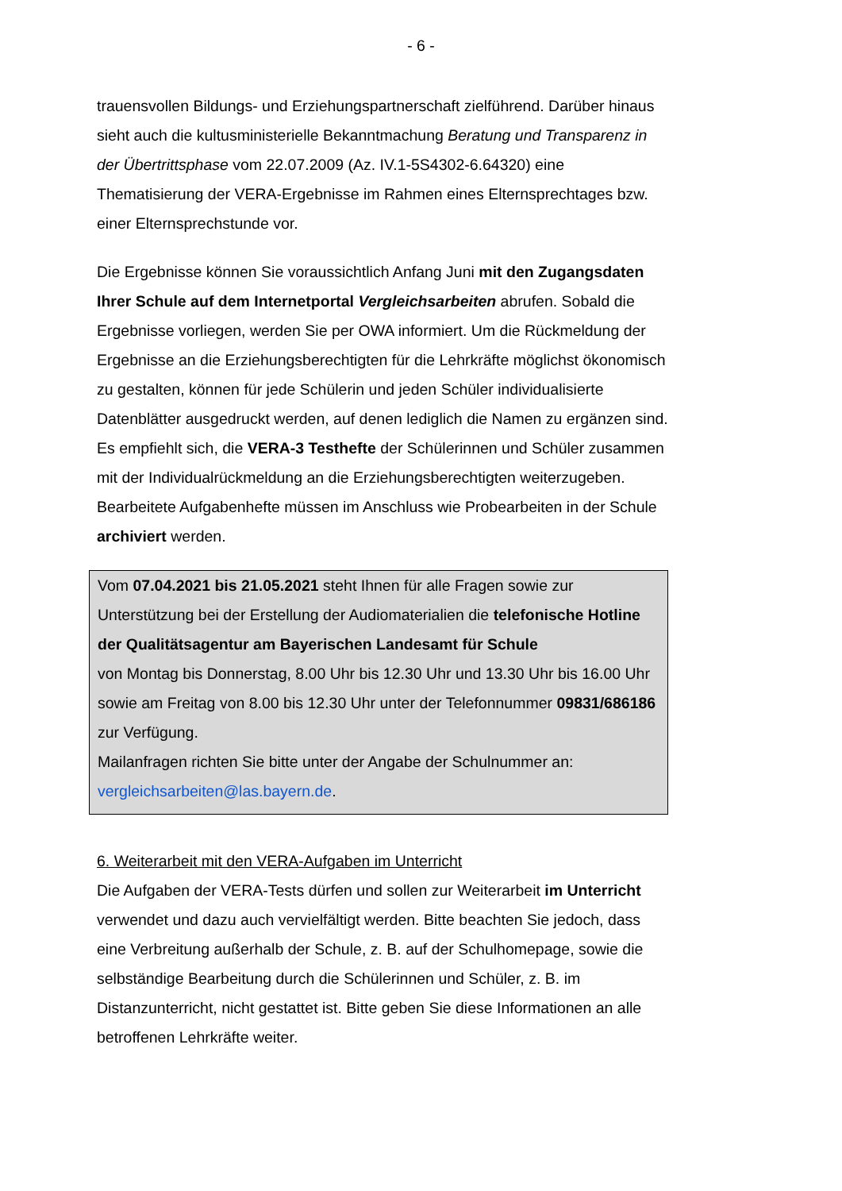- 6 -
trauensvollen Bildungs- und Erziehungspartnerschaft zielführend. Darüber hinaus sieht auch die kultusministerielle Bekanntmachung Beratung und Transparenz in der Übertrittsphase vom 22.07.2009 (Az. IV.1-5S4302-6.64320) eine Thematisierung der VERA-Ergebnisse im Rahmen eines Elternsprechtages bzw. einer Elternsprechstunde vor.
Die Ergebnisse können Sie voraussichtlich Anfang Juni mit den Zugangsdaten Ihrer Schule auf dem Internetportal Vergleichsarbeiten abrufen. Sobald die Ergebnisse vorliegen, werden Sie per OWA informiert. Um die Rückmeldung der Ergebnisse an die Erziehungsberechtigten für die Lehrkräfte möglichst ökonomisch zu gestalten, können für jede Schülerin und jeden Schüler individualisierte Datenblätter ausgedruckt werden, auf denen lediglich die Namen zu ergänzen sind. Es empfiehlt sich, die VERA-3 Testhefte der Schülerinnen und Schüler zusammen mit der Individualrückmeldung an die Erziehungsberechtigten weiterzugeben. Bearbeitete Aufgabenhefte müssen im Anschluss wie Probearbeiten in der Schule archiviert werden.
Vom 07.04.2021 bis 21.05.2021 steht Ihnen für alle Fragen sowie zur Unterstützung bei der Erstellung der Audiomaterialien die telefonische Hotline der Qualitätsagentur am Bayerischen Landesamt für Schule
von Montag bis Donnerstag, 8.00 Uhr bis 12.30 Uhr und 13.30 Uhr bis 16.00 Uhr sowie am Freitag von 8.00 bis 12.30 Uhr unter der Telefonnummer 09831/686186 zur Verfügung.
Mailanfragen richten Sie bitte unter der Angabe der Schulnummer an: vergleichsarbeiten@las.bayern.de.
6. Weiterarbeit mit den VERA-Aufgaben im Unterricht
Die Aufgaben der VERA-Tests dürfen und sollen zur Weiterarbeit im Unterricht verwendet und dazu auch vervielfältigt werden. Bitte beachten Sie jedoch, dass eine Verbreitung außerhalb der Schule, z. B. auf der Schulhomepage, sowie die selbständige Bearbeitung durch die Schülerinnen und Schüler, z. B. im Distanzunterricht, nicht gestattet ist. Bitte geben Sie diese Informationen an alle betroffenen Lehrkräfte weiter.